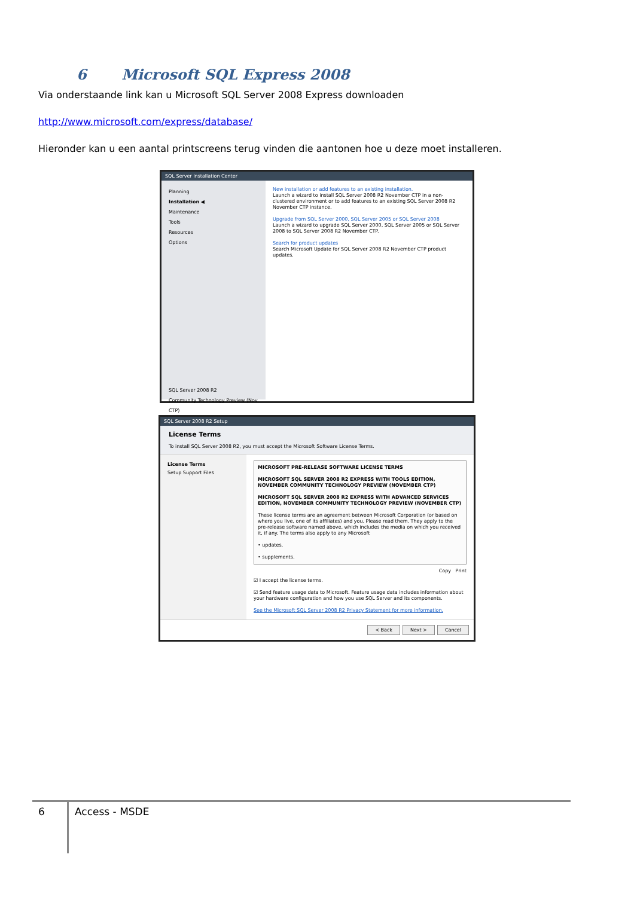6 Microsoft SQL Express 2008
Via onderstaande link kan u Microsoft SQL Server 2008 Express downloaden
http://www.microsoft.com/express/database/
Hieronder kan u een aantal printscreens terug vinden die aantonen hoe u deze moet installeren.
SQL Server Installation Center
Planning
Installation ◀
Maintenance
Tools
Resources
Options
SQL Server 2008 R2
Community Technology Preview (Nov CTP)
New installation or add features to an existing installation.
Launch a wizard to install SQL Server 2008 R2 November CTP in a non-clustered environment or to add features to an existing SQL Server 2008 R2 November CTP instance.
Upgrade from SQL Server 2000, SQL Server 2005 or SQL Server 2008
Launch a wizard to upgrade SQL Server 2000, SQL Server 2005 or SQL Server 2008 to SQL Server 2008 R2 November CTP.
Search for product updates
Search Microsoft Update for SQL Server 2008 R2 November CTP product updates.
SQL Server 2008 R2 Setup
License Terms
To install SQL Server 2008 R2, you must accept the Microsoft Software License Terms.
License Terms
Setup Support Files
MICROSOFT PRE-RELEASE SOFTWARE LICENSE TERMS
MICROSOFT SQL SERVER 2008 R2 EXPRESS WITH TOOLS EDITION, NOVEMBER COMMUNITY TECHNOLOGY PREVIEW (NOVEMBER CTP)
MICROSOFT SQL SERVER 2008 R2 EXPRESS WITH ADVANCED SERVICES EDITION, NOVEMBER COMMUNITY TECHNOLOGY PREVIEW (NOVEMBER CTP)
These license terms are an agreement between Microsoft Corporation (or based on where you live, one of its affiliates) and you. Please read them. They apply to the pre-release software named above, which includes the media on which you received it, if any. The terms also apply to any Microsoft
• updates,
• supplements.
Copy Print
☑ I accept the license terms.
☑ Send feature usage data to Microsoft. Feature usage data includes information about your hardware configuration and how you use SQL Server and its components.
See the Microsoft SQL Server 2008 R2 Privacy Statement for more information.
< Back Next > Cancel
6
Access - MSDE